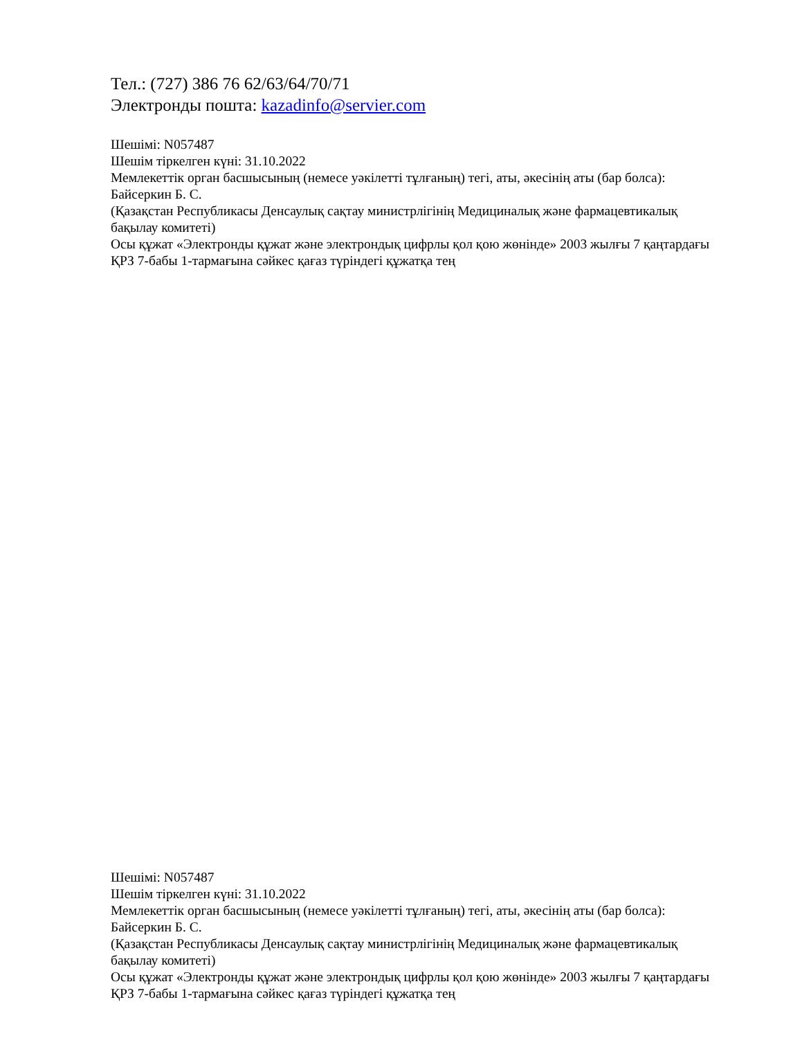Тел.: (727) 386 76 62/63/64/70/71
Электронды пошта: kazadinfo@servier.com
Шешімі: N057487
Шешім тіркелген күні: 31.10.2022
Мемлекеттік орган басшысының (немесе уәкілетті тұлғаның) тегі, аты, әкесінің аты (бар болса): Байсеркин Б. С.
(Қазақстан Республикасы Денсаулық сақтау министрлігінің Медициналық және фармацевтикалық бақылау комитеті)
Осы құжат «Электронды құжат және электрондық цифрлы қол қою жөнінде» 2003 жылғы 7 қаңтардағы ҚРЗ 7-бабы 1-тармағына сәйкес қағаз түріндегі құжатқа тең
Шешімі: N057487
Шешім тіркелген күні: 31.10.2022
Мемлекеттік орган басшысының (немесе уәкілетті тұлғаның) тегі, аты, әкесінің аты (бар болса): Байсеркин Б. С.
(Қазақстан Республикасы Денсаулық сақтау министрлігінің Медициналық және фармацевтикалық бақылау комитеті)
Осы құжат «Электронды құжат және электрондық цифрлы қол қою жөнінде» 2003 жылғы 7 қаңтардағы ҚРЗ 7-бабы 1-тармағына сәйкес қағаз түріндегі құжатқа тең